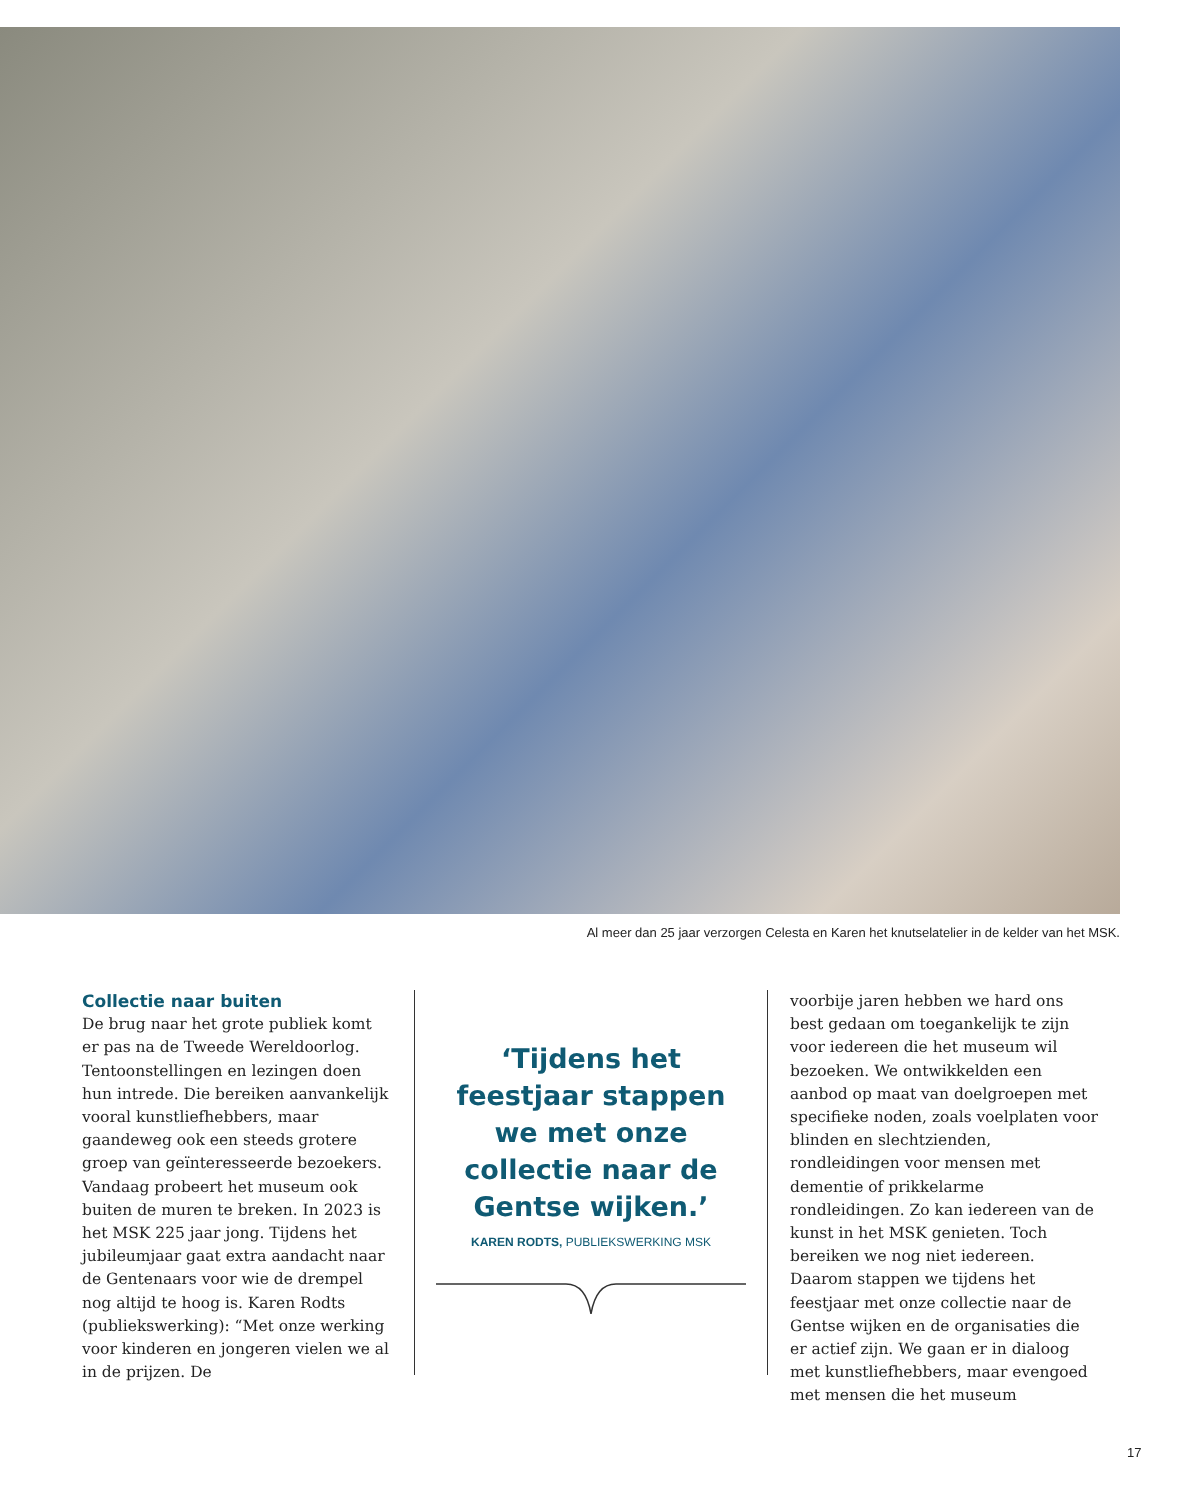Al meer dan 25 jaar verzorgen Celesta en Karen het knutselatelier in de kelder van het MSK.
Collectie naar buiten
De brug naar het grote publiek komt er pas na de Tweede Wereldoorlog. Tentoonstellingen en lezingen doen hun intrede. Die bereiken aanvankelijk vooral kunstliefhebbers, maar gaandeweg ook een steeds grotere groep van geïnteresseerde bezoekers. Vandaag probeert het museum ook buiten de muren te breken. In 2023 is het MSK 225 jaar jong. Tijdens het jubileumjaar gaat extra aandacht naar de Gentenaars voor wie de drempel nog altijd te hoog is. Karen Rodts (publiekswerking): “Met onze werking voor kinderen en jongeren vielen we al in de prijzen. De
‘Tijdens het feestjaar stappen we met onze collectie naar de Gentse wijken.’
KAREN RODTS, PUBLIEKSWERKING MSK
voorbije jaren hebben we hard ons best gedaan om toegankelijk te zijn voor iedereen die het museum wil bezoeken. We ontwikkelden een aanbod op maat van doelgroepen met specifieke noden, zoals voelplaten voor blinden en slechtzienden, rondleidingen voor mensen met dementie of prikkelarme rondleidingen. Zo kan iedereen van de kunst in het MSK genieten. Toch bereiken we nog niet iedereen. Daarom stappen we tijdens het feestjaar met onze collectie naar de Gentse wijken en de organisaties die er actief zijn. We gaan er in dialoog met kunstliefhebbers, maar evengoed met mensen die het museum
17